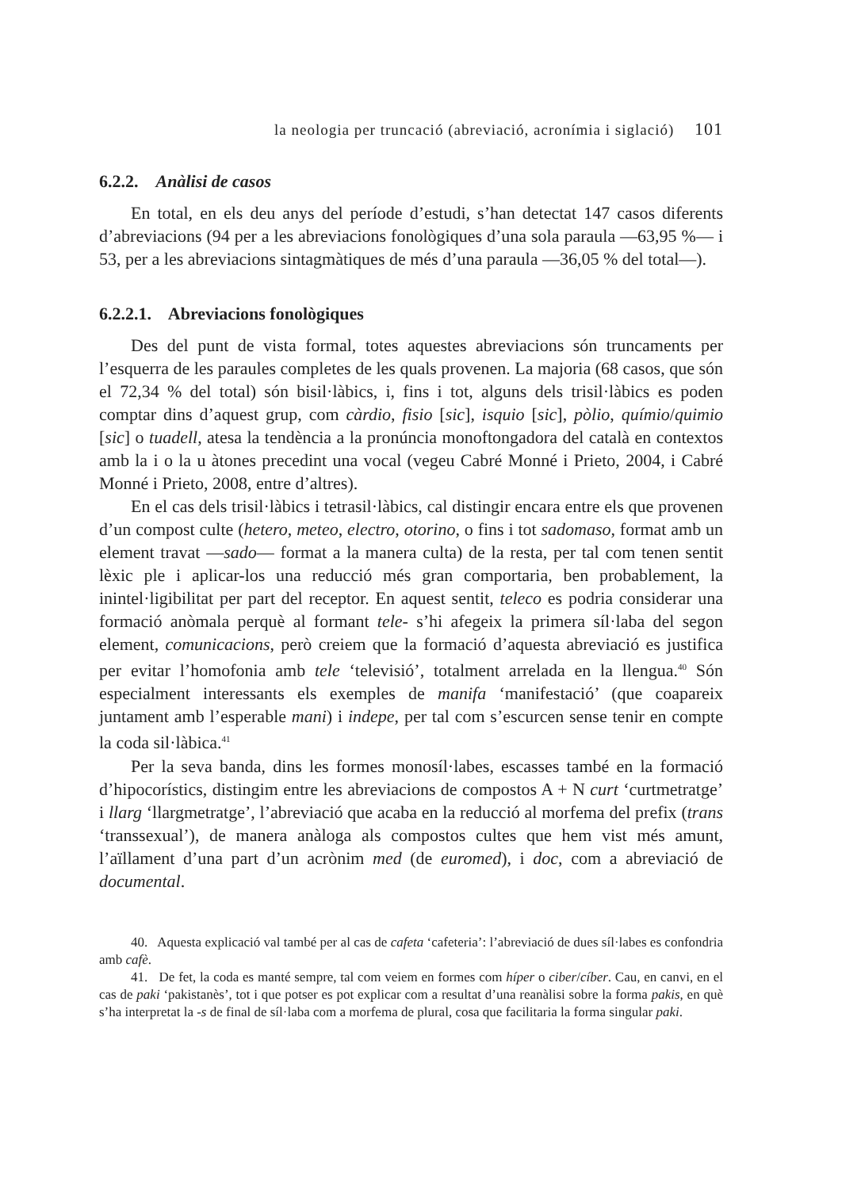la neologia per truncació (abreviació, acronímia i siglació) 101
6.2.2. Anàlisi de casos
En total, en els deu anys del període d’estudi, s’han detectat 147 casos diferents d’abreviacions (94 per a les abreviacions fonològiques d’una sola paraula —63,95 %— i 53, per a les abreviacions sintagmàtiques de més d’una paraula —36,05 % del total—).
6.2.2.1. Abreviacions fonològiques
Des del punt de vista formal, totes aquestes abreviacions són truncaments per l’esquerra de les paraules completes de les quals provenen. La majoria (68 casos, que són el 72,34 % del total) són bisil·làbics, i, fins i tot, alguns dels trisil·làbics es poden comptar dins d’aquest grup, com càrdio, fisio [sic], isquio [sic], pòlio, químio/quimio [sic] o tuadell, atesa la tendència a la pronúncia monoftongadora del català en contextos amb la i o la u àtones precedint una vocal (vegeu Cabré Monné i Prieto, 2004, i Cabré Monné i Prieto, 2008, entre d’altres).
En el cas dels trisil·làbics i tetrasil·làbics, cal distingir encara entre els que provenen d’un compost culte (hetero, meteo, electro, otorino, o fins i tot sadomaso, format amb un element travat —sado— format a la manera culta) de la resta, per tal com tenen sentit lèxic ple i aplicar-los una reducció més gran comportaria, ben probablement, la inintel·ligibilitat per part del receptor. En aquest sentit, teleco es podria considerar una formació anòmala perquè al formant tele- s’hi afegeix la primera síl·laba del segon element, comunicacions, però creiem que la formació d’aquesta abreviació es justifica per evitar l’homofonia amb tele ‘televisió’, totalment arrelada en la llengua.<sup>40</sup> Són especialment interessants els exemples de manifa ‘manifestació’ (que coapareix juntament amb l’esperable mani) i indepe, per tal com s’escurcen sense tenir en compte la coda sil·làbica.<sup>41</sup>
Per la seva banda, dins les formes monosíl·labes, escasses també en la formació d’hipocorístics, distingim entre les abreviacions de compostos A + N curt ‘curtmetratge’ i llarg ‘llargmetratge’, l’abreviació que acaba en la reducció al morfema del prefix (trans ‘transsexual’), de manera anàloga als compostos cultes que hem vist més amunt, l’aïllament d’una part d’un acrònim med (de euromed), i doc, com a abreviació de documental.
40. Aquesta explicació val també per al cas de cafeta ‘cafeteria’: l’abreviació de dues síl·labes es confondria amb cafè.
41. De fet, la coda es manté sempre, tal com veiem en formes com híper o ciber/cíber. Cau, en canvi, en el cas de paki ‘pakistanès’, tot i que potser es pot explicar com a resultat d’una reanàlisi sobre la forma pakis, en què s’ha interpretat la -s de final de síl·laba com a morfema de plural, cosa que facilitaria la forma singular paki.